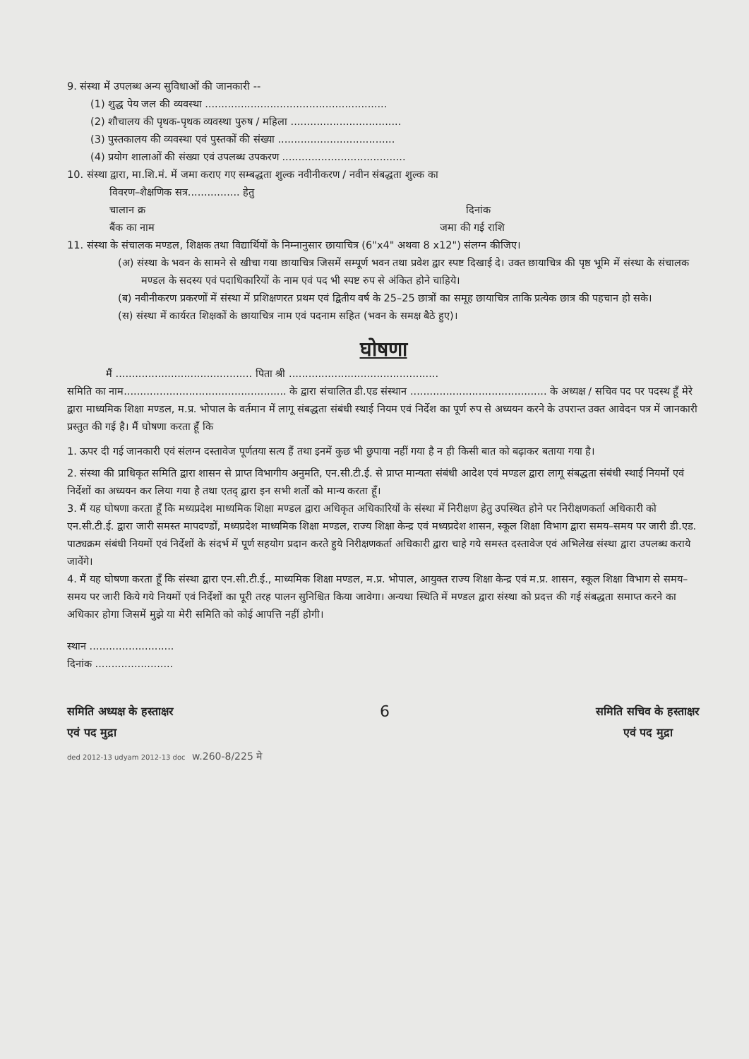9. संस्था में उपलब्ध अन्य सुविधाओं की जानकारी --
(1) शुद्ध पेय जल की व्यवस्था ........................................................
(2) शौचालय की पृथक-पृथक व्यवस्था पुरुष / महिला ..................................
(3) पुस्तकालय की व्यवस्था एवं पुस्तकों की संख्या ....................................
(4) प्रयोग शालाओं की संख्या एवं उपलब्ध उपकरण ......................................
10. संस्था द्वारा, मा.शि.मं. में जमा कराए गए सम्बद्धता शुल्क नवीनीकरण / नवीन संबद्धता शुल्क का
विवरण–शैक्षणिक सत्र................ हेतु
चालान क्र दिनांक
बैंक का नाम जमा की गई राशि
11. संस्था के संचालक मण्डल, शिक्षक तथा विद्यार्थियों के निम्नानुसार छायाचित्र (6"x4" अथवा 8 x12") संलग्न कीजिए।
(अ) संस्था के भवन के सामने से खीचा गया छायाचित्र जिसमें सम्पूर्ण भवन तथा प्रवेश द्वार स्पष्ट दिखाई दे। उक्त छायाचित्र की पृष्ठ भूमि में संस्था के संचालक मण्डल के सदस्य एवं पदाधिकारियों के नाम एवं पद भी स्पष्ट रुप से अंकित होने चाहिये।
(ब) नवीनीकरण प्रकरणों में संस्था में प्रशिक्षणरत प्रथम एवं द्वितीय वर्ष के 25–25 छात्रों का समूह छायाचित्र ताकि प्रत्येक छात्र की पहचान हो सके।
(स) संस्था में कार्यरत शिक्षकों के छायाचित्र नाम एवं पदनाम सहित (भवन के समक्ष बैठे हुए)।
घोषणा
मैं .......................................... पिता श्री ..............................................
समिति का नाम.................................................. के द्वारा संचालित डी.एड संस्थान .......................................... के अध्यक्ष / सचिव पद पर पदस्थ हूँ मेरे द्वारा माध्यमिक शिक्षा मण्डल, म.प्र. भोपाल के वर्तमान में लागू संबद्धता संबंधी स्थाई नियम एवं निर्देश का पूर्ण रुप से अध्ययन करने के उपरान्त उक्त आवेदन पत्र में जानकारी प्रस्तुत की गई है। मैं घोषणा करता हूँ कि
1. ऊपर दी गई जानकारी एवं संलग्न दस्तावेज पूर्णतया सत्य हैं तथा इनमें कुछ भी छुपाया नहीं गया है न ही किसी बात को बढ़ाकर बताया गया है।
2. संस्था की प्राधिकृत समिति द्वारा शासन से प्राप्त विभागीय अनुमति, एन.सी.टी.ई. से प्राप्त मान्यता संबंधी आदेश एवं मण्डल द्वारा लागू संबद्धता संबंधी स्थाई नियमों एवं निर्देशों का अध्ययन कर लिया गया है तथा एतद् द्वारा इन सभी शर्तों को मान्य करता हूँ।
3. मैं यह घोषणा करता हूँ कि मध्यप्रदेश माध्यमिक शिक्षा मण्डल द्वारा अधिकृत अधिकारियों के संस्था में निरीक्षण हेतु उपस्थित होने पर निरीक्षणकर्ता अधिकारी को एन.सी.टी.ई. द्वारा जारी समस्त मापदण्डों, मध्यप्रदेश माध्यमिक शिक्षा मण्डल, राज्य शिक्षा केन्द्र एवं मध्यप्रदेश शासन, स्कूल शिक्षा विभाग द्वारा समय–समय पर जारी डी.एड. पाठ्यक्रम संबंधी नियमों एवं निर्देशों के संदर्भ में पूर्ण सहयोग प्रदान करते हुये निरीक्षणकर्ता अधिकारी द्वारा चाहे गये समस्त दस्तावेज एवं अभिलेख संस्था द्वारा उपलब्ध कराये जावेंगे।
4. मैं यह घोषणा करता हूँ कि संस्था द्वारा एन.सी.टी.ई., माध्यमिक शिक्षा मण्डल, म.प्र. भोपाल, आयुक्त राज्य शिक्षा केन्द्र एवं म.प्र. शासन, स्कूल शिक्षा विभाग से समय–समय पर जारी किये गये नियमों एवं निर्देशों का पूरी तरह पालन सुनिश्चित किया जावेगा। अन्यथा स्थिति में मण्डल द्वारा संस्था को प्रदत्त की गई संबद्धता समाप्त करने का अधिकार होगा जिसमें मुझे या मेरी समिति को कोई आपत्ति नहीं होगी।
स्थान ..........................
दिनांक ........................
समिति अध्यक्ष के हस्ताक्षर
एवं पद मुद्रा
6
समिति सचिव के हस्ताक्षर
एवं पद मुद्रा
ded 2012-13 udyam 2012-13 doc w.260-8/225 मे